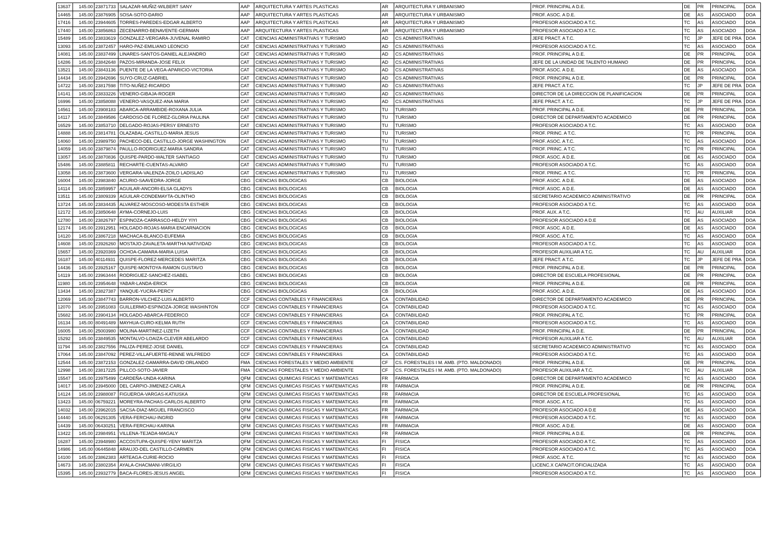| 13637 | 145.00 | 23871733 | SALAZAR-MUÑIZ-WILBERT SANY | AAP | ARQUITECTURA Y ARTES PLASTICAS | AR | ARQUITECTURA Y URBANISMO | PROF. PRINCIPAL A D.E. | DE | PR | PRINCIPAL | DOA |
| 14465 | 145.00 | 23876905 | SOSA-SOTO-DARIO | AAP | ARQUITECTURA Y ARTES PLASTICAS | AR | ARQUITECTURA Y URBANISMO | PROF. ASOC. A D.E. | DE | AS | ASOCIADO | DOA |
| 17416 | 145.00 | 23944605 | TORRES-PAREDES-EDGAR ALBERTO | AAP | ARQUITECTURA Y ARTES PLASTICAS | AR | ARQUITECTURA Y URBANISMO | PROFESOR ASOCIADO A T.C. | TC | AS | ASOCIADO | DOA |
| 17440 | 145.00 | 23856863 | ZECENARRO-BENAVENTE-GERMAN | AAP | ARQUITECTURA Y ARTES PLASTICAS | AR | ARQUITECTURA Y URBANISMO | PROFESOR ASOCIADO A T.C. | TC | AS | ASOCIADO | DOA |
| 15489 | 145.00 | 23833619 | GONZALEZ-VERGARA-JUVENAL RAMIRO | CAT | CIENCIAS ADMINISTRATIVAS Y TURISMO | AD | CS ADMINISTRATIVAS | JEFE PRACT. A T.C. | TC | JP | JEFE DE PRA | DOA |
| 13093 | 145.00 | 23872457 | HARO-PAZ-EMILIANO LEONCIO | CAT | CIENCIAS ADMINISTRATIVAS Y TURISMO | AD | CS ADMINISTRATIVAS | PROFESOR ASOCIADO A T.C. | TC | AS | ASOCIADO | DOA |
| 14081 | 145.00 | 23837499 | LINARES-SANTOS-DANIEL ALEJANDRO | CAT | CIENCIAS ADMINISTRATIVAS Y TURISMO | AD | CS ADMINISTRATIVAS | PROF. PRINCIPAL A D.E. | DE | PR | PRINCIPAL | DOA |
| 14286 | 145.00 | 23842648 | PAZOS-MIRANDA-JOSE FELIX | CAT | CIENCIAS ADMINISTRATIVAS Y TURISMO | AD | CS ADMINISTRATIVAS | JEFE DE LA UNIDAD DE TALENTO HUMANO | DE | PR | PRINCIPAL | DOA |
| 13521 | 145.00 | 23843136 | PUENTE DE LA VEGA-APARICIO-VICTORIA | CAT | CIENCIAS ADMINISTRATIVAS Y TURISMO | AD | CS ADMINISTRATIVAS | PROF. ASOC. A D.E. | DE | AS | ASOCIADO | DOA |
| 14434 | 145.00 | 23942696 | SUYO-CRUZ-GABRIEL | CAT | CIENCIAS ADMINISTRATIVAS Y TURISMO | AD | CS ADMINISTRATIVAS | PROF. PRINCIPAL A D.E. | DE | PR | PRINCIPAL | DOA |
| 14722 | 145.00 | 23817598 | TITO-NUÑEZ-RICARDO | CAT | CIENCIAS ADMINISTRATIVAS Y TURISMO | AD | CS ADMINISTRATIVAS | JEFE PRACT. A T.C. | TC | JP | JEFE DE PRA | DOA |
| 14141 | 145.00 | 23833226 | VENERO-GIBAJA-ROGER | CAT | CIENCIAS ADMINISTRATIVAS Y TURISMO | AD | CS ADMINISTRATIVAS | DIRECTOR DE LA DIRECCION DE PLANIFICACION | DE | PR | PRINCIPAL | DOA |
| 16996 | 145.00 | 23858088 | VENERO-VASQUEZ-ANA MARIA | CAT | CIENCIAS ADMINISTRATIVAS Y TURISMO | AD | CS ADMINISTRATIVAS | JEFE PRACT. A T.C. | TC | JP | JEFE DE PRA | DOA |
| 14561 | 145.00 | 23908183 | ABARCA-ARRAMBIDE-ROXANA JULIA | CAT | CIENCIAS ADMINISTRATIVAS Y TURISMO | TU | TURISMO | PROF. PRINCIPAL A D.E. | DE | PR | PRINCIPAL | DOA |
| 14117 | 145.00 | 23849586 | CARDOSO-DE FLOREZ-GLORIA PAULINA | CAT | CIENCIAS ADMINISTRATIVAS Y TURISMO | TU | TURISMO | DIRECTOR DE DEPARTAMENTO ACADEMICO | DE | PR | PRINCIPAL | DOA |
| 16529 | 145.00 | 23853710 | DELGADO-ROJAS-PERSY ERNESTO | CAT | CIENCIAS ADMINISTRATIVAS Y TURISMO | TU | TURISMO | PROFESOR ASOCIADO A T.C. | TC | AS | ASOCIADO | DOA |
| 14888 | 145.00 | 23814781 | OLAZABAL-CASTILLO-MARIA JESUS | CAT | CIENCIAS ADMINISTRATIVAS Y TURISMO | TU | TURISMO | PROF. PRINC. A T.C. | TC | PR | PRINCIPAL | DOA |
| 14060 | 145.00 | 23989750 | PACHECO-DEL CASTILLO-JORGE WASHINGTON | CAT | CIENCIAS ADMINISTRATIVAS Y TURISMO | TU | TURISMO | PROF. ASOC. A T.C. | TC | AS | ASOCIADO | DOA |
| 14059 | 145.00 | 23879874 | PAULLO-RODRIGUEZ-MARIA SANDRA | CAT | CIENCIAS ADMINISTRATIVAS Y TURISMO | TU | TURISMO | PROF. PRINC. A T.C. | TC | PR | PRINCIPAL | DOA |
| 13057 | 145.00 | 23870836 | QUISPE-PARDO-WALTER SANTIAGO | CAT | CIENCIAS ADMINISTRATIVAS Y TURISMO | TU | TURISMO | PROF. ASOC. A D.E. | DE | AS | ASOCIADO | DOA |
| 15486 | 145.00 | 23885811 | RECHARTE-CUENTAS-ALVARO | CAT | CIENCIAS ADMINISTRATIVAS Y TURISMO | TU | TURISMO | PROFESOR ASOCIADO A T.C. | TC | AS | ASOCIADO | DOA |
| 13058 | 145.00 | 23873600 | VERGARA-VALENZA-ZOILO LADISLAO | CAT | CIENCIAS ADMINISTRATIVAS Y TURISMO | TU | TURISMO | PROF. PRINC. A T.C. | TC | PR | PRINCIPAL | DOA |
| 16004 | 145.00 | 23983840 | ACURIO-SAAVEDRA-JORGE | CBG | CIENCIAS BIOLOGICAS | CB | BIOLOGIA | PROF. ASOC. A D.E. | DE | AS | ASOCIADO | DOA |
| 14114 | 145.00 | 23859957 | AGUILAR-ANCORI-ELSA GLADYS | CBG | CIENCIAS BIOLOGICAS | CB | BIOLOGIA | PROF. ASOC. A D.E. | DE | AS | ASOCIADO | DOA |
| 13511 | 145.00 | 23809339 | AGUILAR-CONDEMAYTA-OLINTHO | CBG | CIENCIAS BIOLOGICAS | CB | BIOLOGIA | SECRETARIO ACADEMICO ADMINISTRATIVO | DE | PR | PRINCIPAL | DOA |
| 13724 | 145.00 | 23834435 | ALVAREZ-MOSCOSO-MODESTA ESTHER | CBG | CIENCIAS BIOLOGICAS | CB | BIOLOGIA | PROFESOR ASOCIADO A T.C. | TC | AS | ASOCIADO | DOA |
| 12172 | 145.00 | 23850648 | AYMA-CORNEJO-LUIS | CBG | CIENCIAS BIOLOGICAS | CB | BIOLOGIA | PROF. AUX. A T.C. | TC | AU | AUXILIAR | DOA |
| 12780 | 145.00 | 23826797 | ESPINOZA-CARRASCO-HELDY YIYI | CBG | CIENCIAS BIOLOGICAS | CB | BIOLOGIA | PROFESOR ASOCIADO A D.E | DE | AS | ASOCIADO | DOA |
| 12174 | 145.00 | 23912951 | HOLGADO-ROJAS-MARIA ENCARNACION | CBG | CIENCIAS BIOLOGICAS | CB | BIOLOGIA | PROF. ASOC. A D.E. | DE | AS | ASOCIADO | DOA |
| 14120 | 145.00 | 23867218 | MACHACA-BLANCO-EUFEMIA | CBG | CIENCIAS BIOLOGICAS | CB | BIOLOGIA | PROF. ASOC. A T.C. | TC | AS | ASOCIADO | DOA |
| 14608 | 145.00 | 23926260 | MOSTAJO-ZAVALETA-MARTHA NATIVIDAD | CBG | CIENCIAS BIOLOGICAS | CB | BIOLOGIA | PROFESOR ASOCIADO A T.C. | TC | AS | ASOCIADO | DOA |
| 15657 | 145.00 | 23920369 | OCHOA-CAMARA-MARIA LUISA | CBG | CIENCIAS BIOLOGICAS | CB | BIOLOGIA | PROFESOR AUXILIAR A T.C. | TC | AU | AUXILIAR | DOA |
| 16187 | 145.00 | 40114931 | QUISPE-FLOREZ-MERCEDES MARITZA | CBG | CIENCIAS BIOLOGICAS | CB | BIOLOGIA | JEFE PRACT. A T.C. | TC | JP | JEFE DE PRA | DOA |
| 14436 | 145.00 | 23925167 | QUISPE-MONTOYA-RAMON GUSTAVO | CBG | CIENCIAS BIOLOGICAS | CB | BIOLOGIA | PROF. PRINCIPAL A D.E. | DE | PR | PRINCIPAL | DOA |
| 14119 | 145.00 | 23963444 | RODRIGUEZ-SANCHEZ-ISABEL | CBG | CIENCIAS BIOLOGICAS | CB | BIOLOGIA | DIRECTOR DE ESCUELA PROFESIONAL | DE | PR | PRINCIPAL | DOA |
| 11980 | 145.00 | 23954648 | YABAR-LANDA-ERICK | CBG | CIENCIAS BIOLOGICAS | CB | BIOLOGIA | PROF. PRINCIPAL A D.E. | DE | PR | PRINCIPAL | DOA |
| 13434 | 145.00 | 23827387 | YANQUE-YUCRA-PERCY | CBG | CIENCIAS BIOLOGICAS | CB | BIOLOGIA | PROF. ASOC. A D.E. | DE | AS | ASOCIADO | DOA |
| 12069 | 145.00 | 23847743 | BARRON-VILCHEZ-LUIS ALBERTO | CCF | CIENCIAS CONTABLES Y FINANCIERAS | CA | CONTABILIDAD | DIRECTOR DE DEPARTAMENTO ACADEMICO | DE | PR | PRINCIPAL | DOA |
| 12070 | 145.00 | 23951083 | GUILLERMO-ESPINOZA-JORGE WASHINTON | CCF | CIENCIAS CONTABLES Y FINANCIERAS | CA | CONTABILIDAD | PROFESOR ASOCIADO A T.C. | TC | AS | ASOCIADO | DOA |
| 15682 | 145.00 | 23904134 | HOLGADO-ABARCA-FEDERICO | CCF | CIENCIAS CONTABLES Y FINANCIERAS | CA | CONTABILIDAD | PROF. PRINCIPAL A T.C. | TC | PR | PRINCIPAL | DOA |
| 16134 | 145.00 | 80491489 | MAYHUA-CURO-KELMA RUTH | CCF | CIENCIAS CONTABLES Y FINANCIERAS | CA | CONTABILIDAD | PROFESOR ASOCIADO A T.C. | TC | AS | ASOCIADO | DOA |
| 16005 | 145.00 | 25003980 | MOLINA-MARTINEZ-LIZETH | CCF | CIENCIAS CONTABLES Y FINANCIERAS | CA | CONTABILIDAD | PROF. PRINCIPAL A D.E. | DE | PR | PRINCIPAL | DOA |
| 15292 | 145.00 | 23849535 | MONTALVO-LOAIZA-CLEVER ABELARDO | CCF | CIENCIAS CONTABLES Y FINANCIERAS | CA | CONTABILIDAD | PROFESOR AUXILIAR A T.C. | TC | AU | AUXILIAR | DOA |
| 11794 | 145.00 | 23827556 | PALIZA-PEREZ-JOSE DANIEL | CCF | CIENCIAS CONTABLES Y FINANCIERAS | CA | CONTABILIDAD | SECRETARIO ACADEMICO ADMINISTRATIVO | TC | AS | ASOCIADO | DOA |
| 17064 | 145.00 | 23847092 | PEREZ-VILLAFUERTE-RENNE WILFREDO | CCF | CIENCIAS CONTABLES Y FINANCIERAS | CA | CONTABILIDAD | PROFESOR ASOCIADO A T.C. | TC | AS | ASOCIADO | DOA |
| 12544 | 145.00 | 23872153 | GONZALEZ-GAMARRA-DAVID ORLANDO | FMA | CIENCIAS FORESTALES Y MEDIO AMBIENTE | CF | CS. FORESTALES I M. AMB. (PTO. MALDONADO) | PROF. PRINCIPAL A D.E. | DE | PR | PRINCIPAL | DOA |
| 12998 | 145.00 | 23817225 | PILLCO-SOTO-JAVIER | FMA | CIENCIAS FORESTALES Y MEDIO AMBIENTE | CF | CS. FORESTALES I M. AMB. (PTO. MALDONADO) | PROFESOR AUXILIAR A T.C. | TC | AU | AUXILIAR | DOA |
| 15547 | 145.00 | 23975499 | CARDEÑA-UNDA-KARINA | QFM | CIENCIAS QUIMICAS FISICAS Y MATEMATICAS | FR | FARMACIA | DIRECTOR DE DEPARTAMENTO ACADEMICO | TC | AS | ASOCIADO | DOA |
| 14017 | 145.00 | 23945000 | DEL CARPIO-JIMENEZ-CARLA | QFM | CIENCIAS QUIMICAS FISICAS Y MATEMATICAS | FR | FARMACIA | PROF. PRINCIPAL A D.E. | DE | PR | PRINCIPAL | DOA |
| 14124 | 145.00 | 23988087 | FIGUEROA-VARGAS-KATIUSKA | QFM | CIENCIAS QUIMICAS FISICAS Y MATEMATICAS | FR | FARMACIA | DIRECTOR DE ESCUELA PROFESIONAL | TC | AS | ASOCIADO | DOA |
| 13423 | 145.00 | 06759221 | MOREYRA-PACHAS-CARLOS ALBERTO | QFM | CIENCIAS QUIMICAS FISICAS Y MATEMATICAS | FR | FARMACIA | PROF. ASOC. A T.C. | TC | AS | ASOCIADO | DOA |
| 14032 | 145.00 | 23962015 | SACSA-DIAZ-MIGUEL FRANCISCO | QFM | CIENCIAS QUIMICAS FISICAS Y MATEMATICAS | FR | FARMACIA | PROFESOR ASOCIADO A D.E | DE | AS | ASOCIADO | DOA |
| 14440 | 145.00 | 06291305 | VERA-FERCHAU-INGRID | QFM | CIENCIAS QUIMICAS FISICAS Y MATEMATICAS | FR | FARMACIA | PROFESOR ASOCIADO A T.C. | TC | AS | ASOCIADO | DOA |
| 14439 | 145.00 | 06430251 | VERA-FERCHAU-KARINA | QFM | CIENCIAS QUIMICAS FISICAS Y MATEMATICAS | FR | FARMACIA | PROF. ASOC. A D.E. | DE | AS | ASOCIADO | DOA |
| 13422 | 145.00 | 23984951 | VILLENA-TEJADA-MAGALY | QFM | CIENCIAS QUIMICAS FISICAS Y MATEMATICAS | FR | FARMACIA | PROF. PRINCIPAL A D.E. | DE | PR | PRINCIPAL | DOA |
| 16287 | 145.00 | 23948980 | ACCOSTUPA-QUISPE-YENY MARITZA | QFM | CIENCIAS QUIMICAS FISICAS Y MATEMATICAS | FI | FISICA | PROFESOR ASOCIADO A T.C. | TC | AS | ASOCIADO | DOA |
| 14986 | 145.00 | 06445848 | ARAUJO-DEL CASTILLO-CARMEN | QFM | CIENCIAS QUIMICAS FISICAS Y MATEMATICAS | FI | FISICA | PROFESOR ASOCIADO A T.C. | TC | AS | ASOCIADO | DOA |
| 14100 | 145.00 | 23862383 | ARTEAGA-CURIE-ROCIO | QFM | CIENCIAS QUIMICAS FISICAS Y MATEMATICAS | FI | FISICA | PROF. ASOC. A T.C. | TC | AS | ASOCIADO | DOA |
| 14673 | 145.00 | 23802354 | AYALA-CHACMANI-VIRGILIO | QFM | CIENCIAS QUIMICAS FISICAS Y MATEMATICAS | FI | FISICA | LICENC.X CAPACIT.OFICIALIZADA | TC | AS | ASOCIADO | DOA |
| 15395 | 145.00 | 23932779 | BACA-FLORES-JESUS ANGEL | QFM | CIENCIAS QUIMICAS FISICAS Y MATEMATICAS | FI | FISICA | PROFESOR ASOCIADO A T.C. | TC | AS | ASOCIADO | DOA |